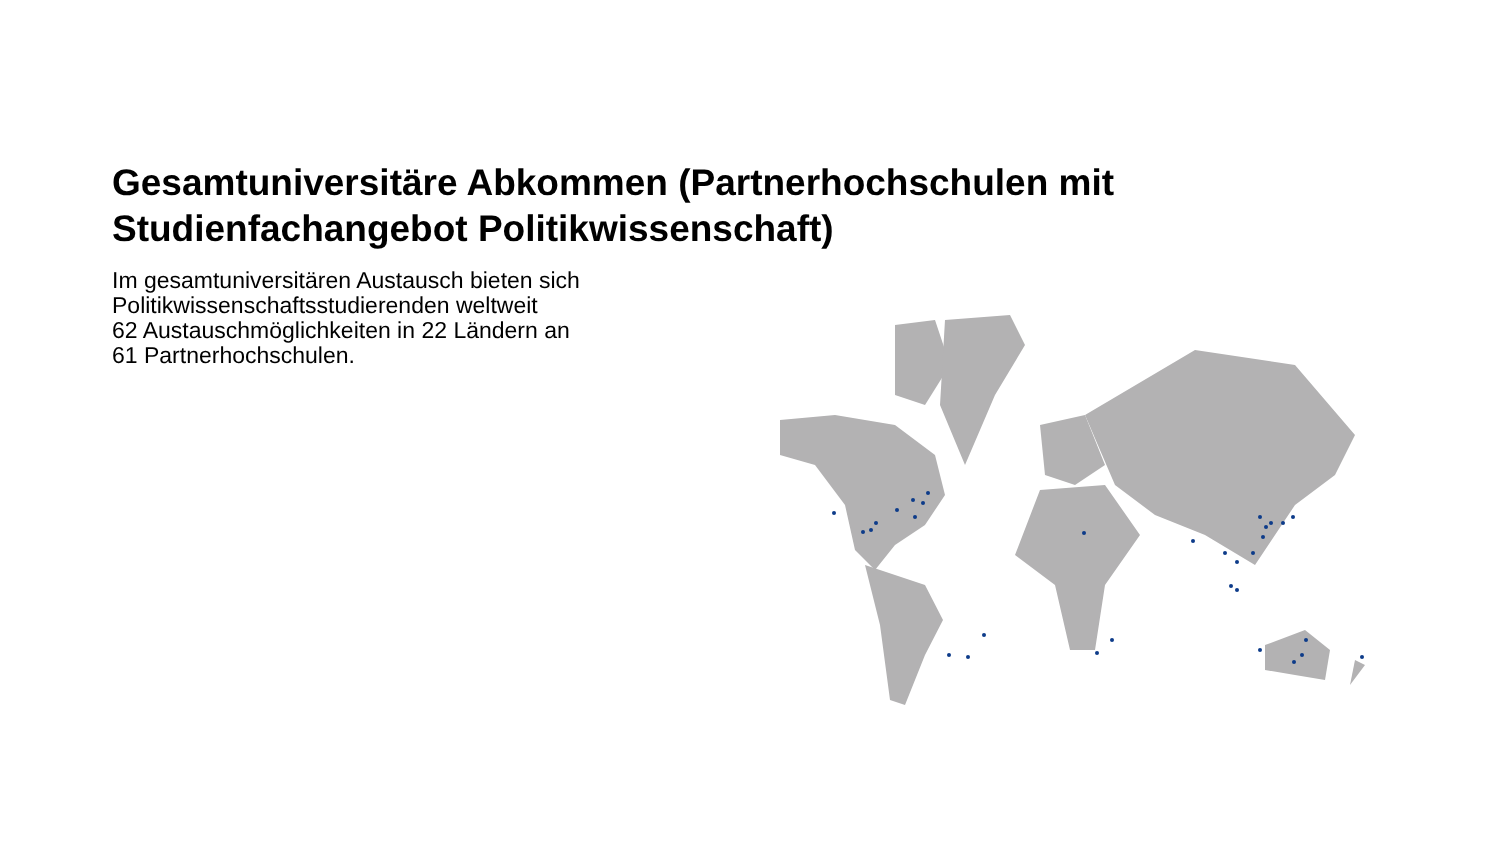Gesamtuniversitäre Abkommen (Partnerhochschulen mit Studienfachangebot Politikwissenschaft)
Im gesamtuniversitären Austausch bieten sich Politikwissenschaftsstudierenden weltweit
62 Austauschmöglichkeiten in 22 Ländern an
61 Partnerhochschulen.